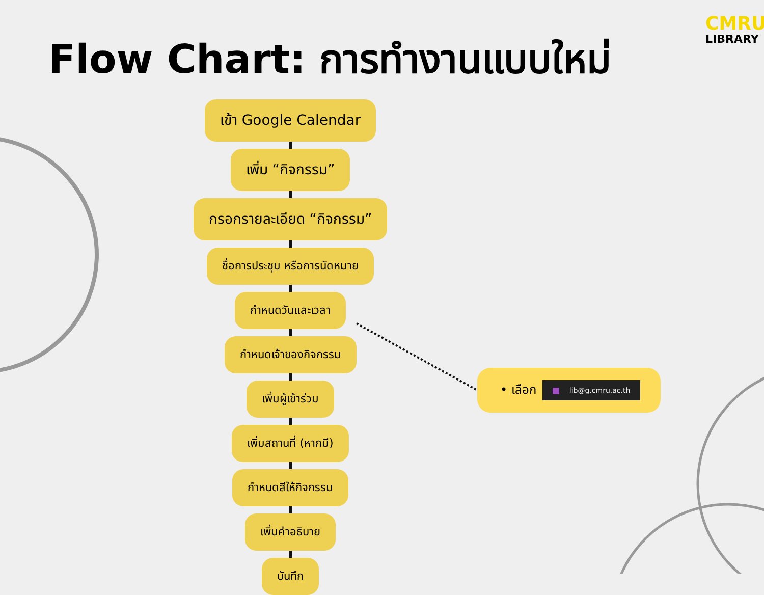CMRU
LIBRARY
Flow Chart: การทำงานแบบใหม่
เข้า Google Calendar
เพิ่ม “กิจกรรม”
กรอกรายละเอียด “กิจกรรม”
ชื่อการประชุม หรือการนัดหมาย
กำหนดวันและเวลา
กำหนดเจ้าของกิจกรรม
เพิ่มผู้เข้าร่วม
เพิ่มสถานที่ (หากมี)
กำหนดสีให้กิจกรรม
เพิ่มคำอธิบาย
บันทึก
• เลือก
lib@g.cmru.ac.th